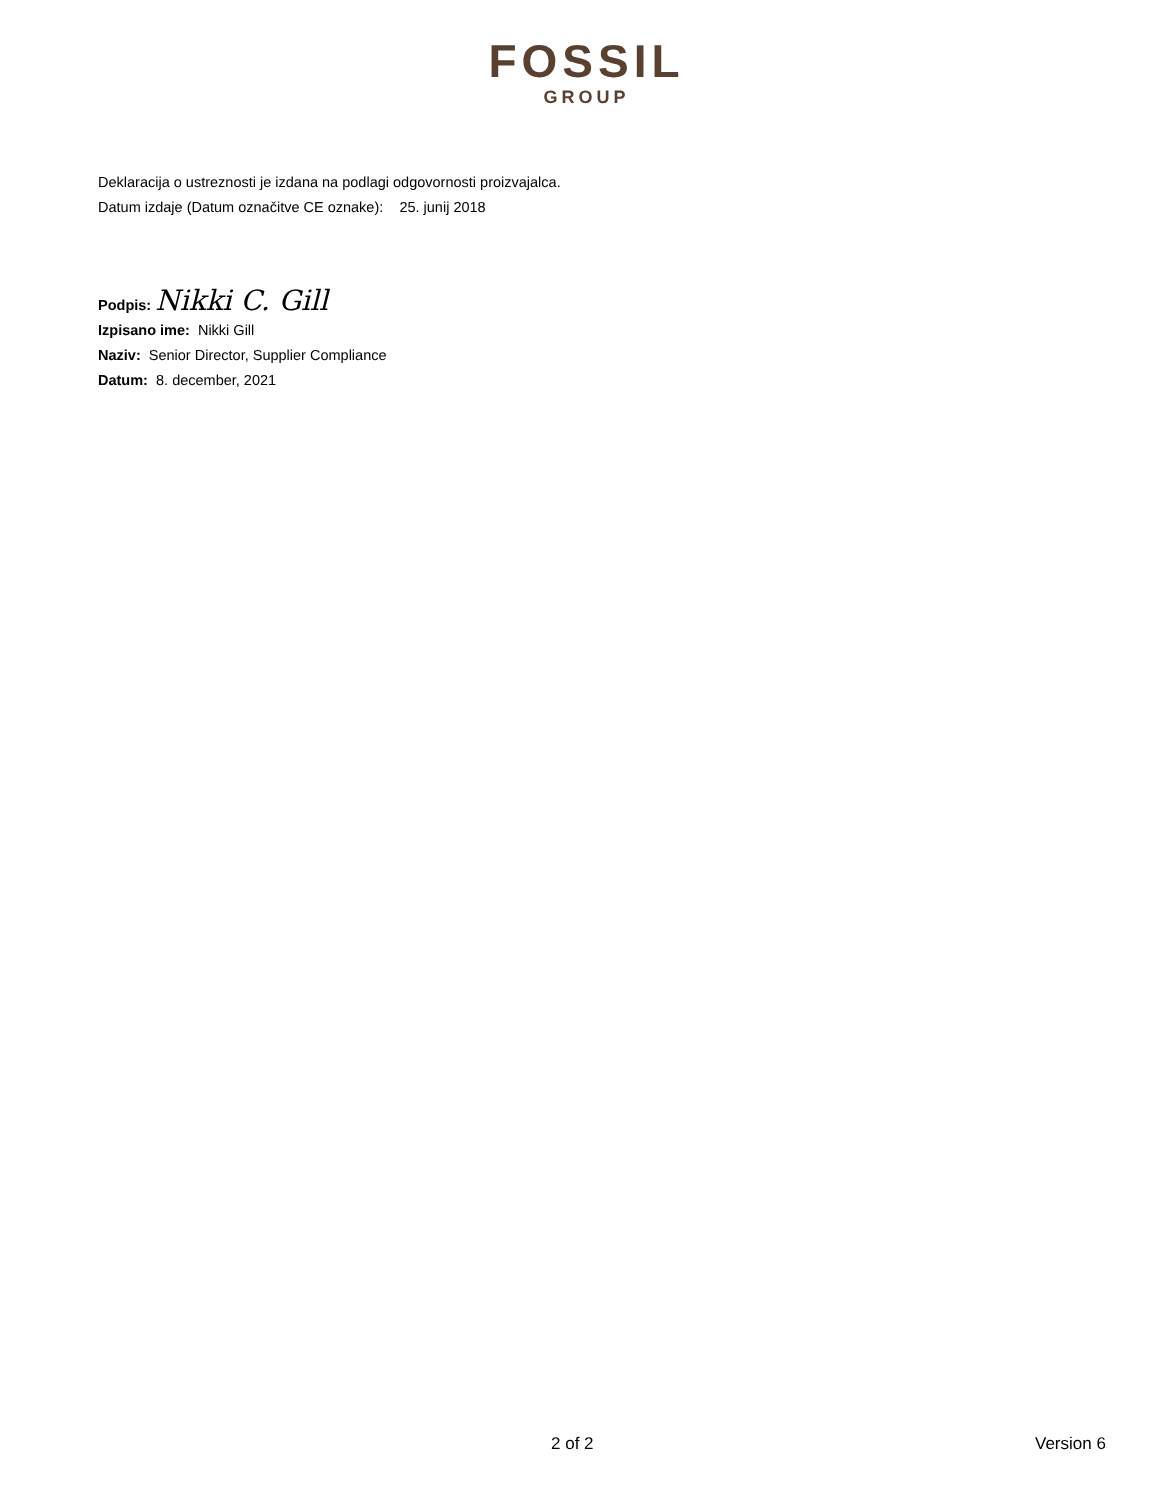FOSSIL
GROUP
Deklaracija o ustreznosti je izdana na podlagi odgovornosti proizvajalca.
Datum izdaje (Datum označitve CE oznake): 25. junij 2018
Podpis: Nikki C. Gill
Izpisano ime: Nikki Gill
Naziv: Senior Director, Supplier Compliance
Datum: 8. december, 2021
2 of 2 Version 6